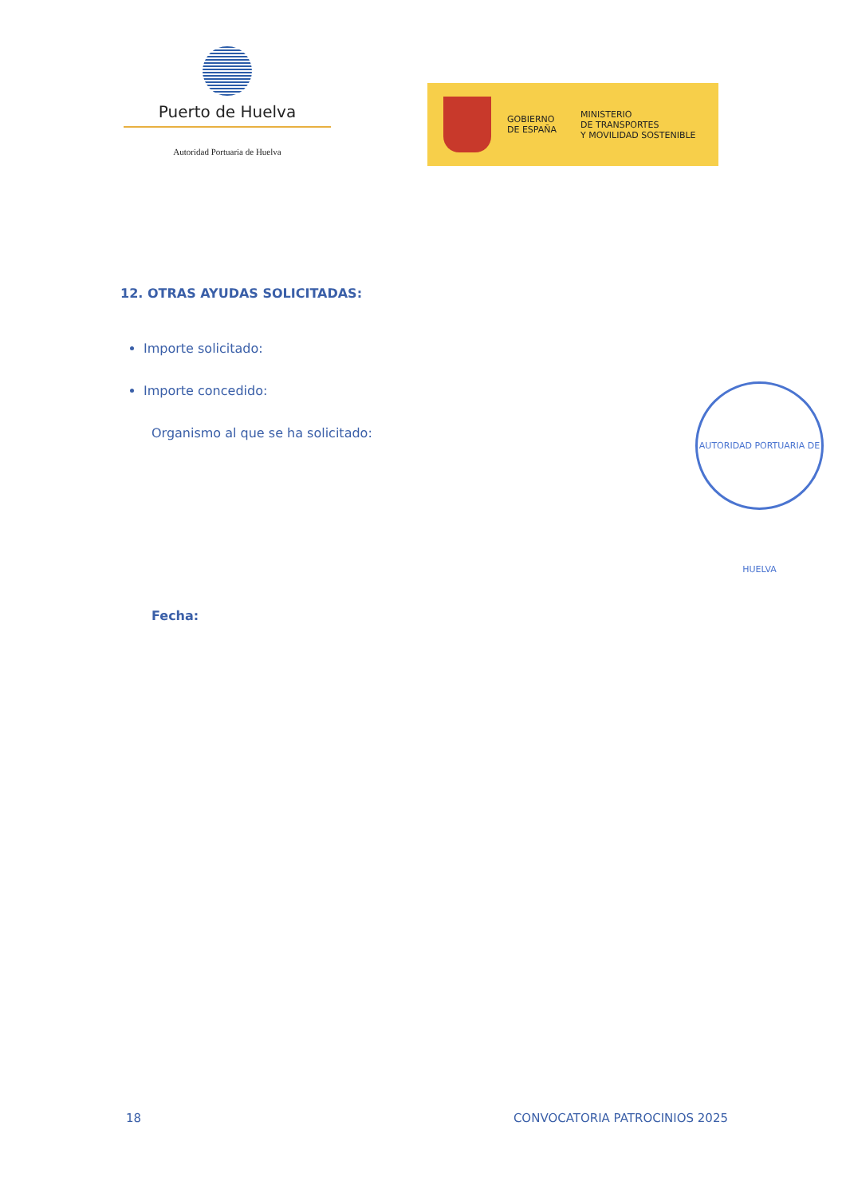Puerto de Huelva
Autoridad Portuaria de Huelva
GOBIERNO
DE ESPAÑA
MINISTERIO
DE TRANSPORTES
Y MOVILIDAD SOSTENIBLE
12. OTRAS AYUDAS SOLICITADAS:
Importe solicitado:
Importe concedido:
Organismo al que se ha solicitado:
Fecha:
AUTORIDAD PORTUARIA DE HUELVA
18 CONVOCATORIA PATROCINIOS 2025